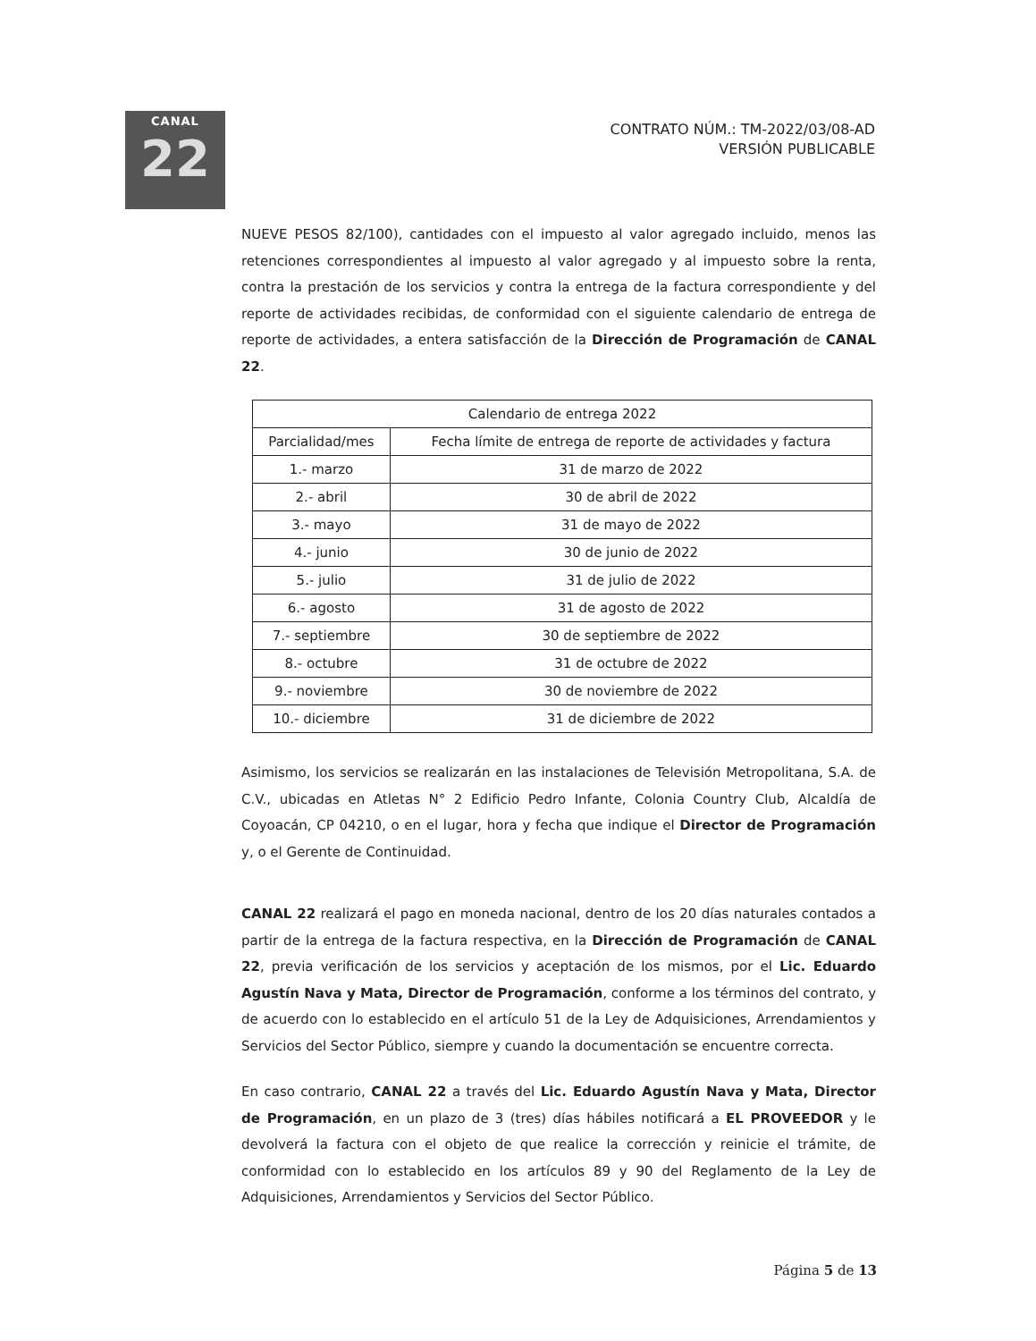CANAL
22
CONTRATO NÚM.: TM-2022/03/08-AD
VERSIÓN PUBLICABLE
NUEVE PESOS 82/100), cantidades con el impuesto al valor agregado incluido, menos las retenciones correspondientes al impuesto al valor agregado y al impuesto sobre la renta, contra la prestación de los servicios y contra la entrega de la factura correspondiente y del reporte de actividades recibidas, de conformidad con el siguiente calendario de entrega de reporte de actividades, a entera satisfacción de la Dirección de Programación de CANAL 22.
| Calendario de entrega 2022 | |
| --- | --- |
| Parcialidad/mes | Fecha límite de entrega de reporte de actividades y factura |
| 1.- marzo | 31 de marzo de 2022 |
| 2.- abril | 30 de abril de 2022 |
| 3.- mayo | 31 de mayo de 2022 |
| 4.- junio | 30 de junio de 2022 |
| 5.- julio | 31 de julio de 2022 |
| 6.- agosto | 31 de agosto de 2022 |
| 7.- septiembre | 30 de septiembre de 2022 |
| 8.- octubre | 31 de octubre de 2022 |
| 9.- noviembre | 30 de noviembre de 2022 |
| 10.- diciembre | 31 de diciembre de 2022 |
Asimismo, los servicios se realizarán en las instalaciones de Televisión Metropolitana, S.A. de C.V., ubicadas en Atletas N° 2 Edificio Pedro Infante, Colonia Country Club, Alcaldía de Coyoacán, CP 04210, o en el lugar, hora y fecha que indique el Director de Programación y, o el Gerente de Continuidad.
CANAL 22 realizará el pago en moneda nacional, dentro de los 20 días naturales contados a partir de la entrega de la factura respectiva, en la Dirección de Programación de CANAL 22, previa verificación de los servicios y aceptación de los mismos, por el Lic. Eduardo Agustín Nava y Mata, Director de Programación, conforme a los términos del contrato, y de acuerdo con lo establecido en el artículo 51 de la Ley de Adquisiciones, Arrendamientos y Servicios del Sector Público, siempre y cuando la documentación se encuentre correcta.
En caso contrario, CANAL 22 a través del Lic. Eduardo Agustín Nava y Mata, Director de Programación, en un plazo de 3 (tres) días hábiles notificará a EL PROVEEDOR y le devolverá la factura con el objeto de que realice la corrección y reinicie el trámite, de conformidad con lo establecido en los artículos 89 y 90 del Reglamento de la Ley de Adquisiciones, Arrendamientos y Servicios del Sector Público.
Página 5 de 13